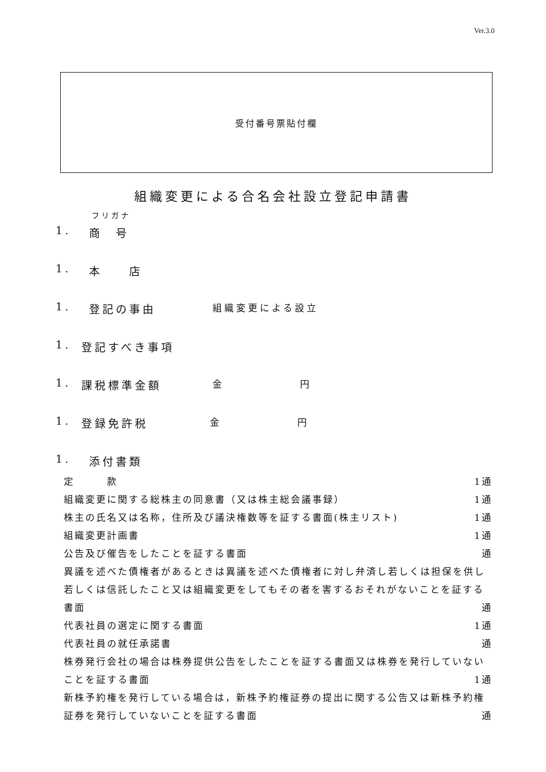Ver.3.0
受付番号票貼付欄
組織変更による合名会社設立登記申請書
フリガナ
1. 商　号
1. 本　　店
1. 登記の事由 組織変更による設立
1. 登記すべき事項
1. 課税標準金額 金 円
1. 登録免許税 金 円
1. 添付書類
定　　　款 1通
組織変更に関する総株主の同意書（又は株主総会議事録） 1通
株主の氏名又は名称，住所及び議決権数等を証する書面(株主リスト) 1通
組織変更計画書 1通
公告及び催告をしたことを証する書面 通
異議を述べた債権者があるときは異議を述べた債権者に対し弁済し若しくは担保を供し若しくは信託したこと又は組織変更をしてもその者を害するおそれがないことを証する書面 通
代表社員の選定に関する書面 1通
代表社員の就任承諾書 通
株券発行会社の場合は株券提供公告をしたことを証する書面又は株券を発行していないことを証する書面 1通
新株予約権を発行している場合は，新株予約権証券の提出に関する公告又は新株予約権証券を発行していないことを証する書面 通